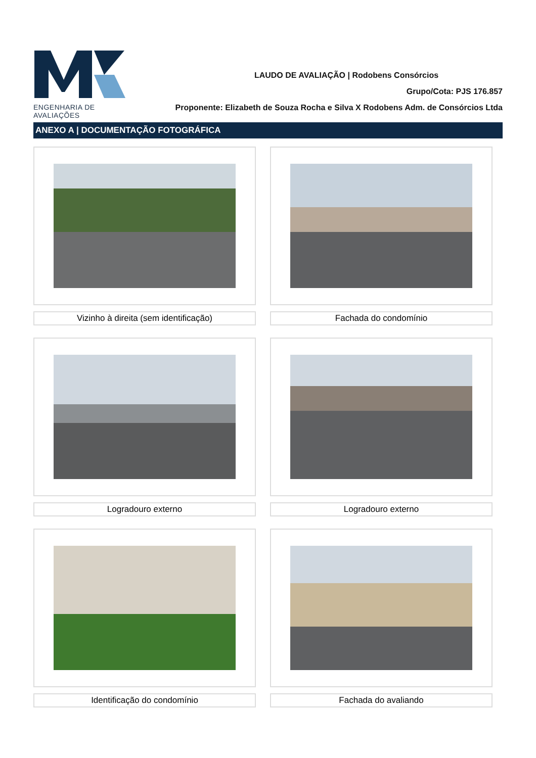ENGENHARIA DE AVALIAÇÕES
LAUDO DE AVALIAÇÃO | Rodobens Consórcios
Grupo/Cota: PJS 176.857
Proponente: Elizabeth de Souza Rocha e Silva X Rodobens Adm. de Consórcios Ltda
ANEXO A | DOCUMENTAÇÃO FOTOGRÁFICA
Vizinho à direita (sem identificação)
Fachada do condomínio
Logradouro externo
Logradouro externo
Identificação do condomínio
Fachada do avaliando